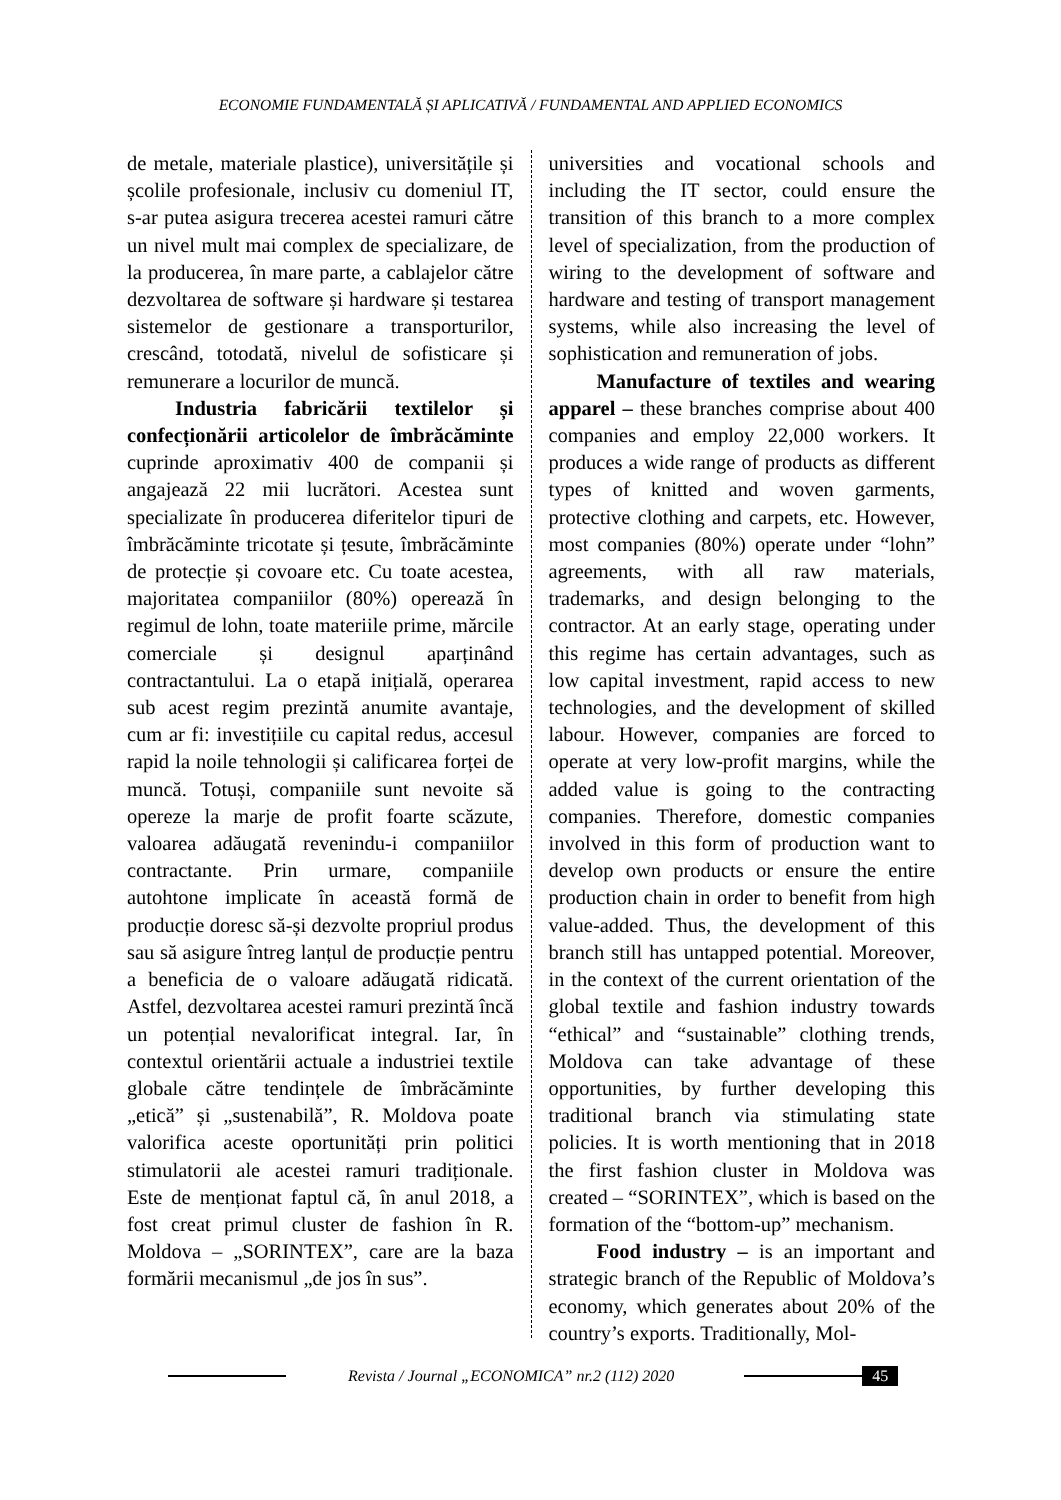ECONOMIE FUNDAMENTALĂ ȘI APLICATIVĂ / FUNDAMENTAL AND APPLIED ECONOMICS
de metale, materiale plastice), universitățile și școlile profesionale, inclusiv cu domeniul IT, s-ar putea asigura trecerea acestei ramuri către un nivel mult mai complex de specializare, de la producerea, în mare parte, a cablajelor către dezvoltarea de software și hardware și testarea sistemelor de gestionare a transporturilor, crescând, totodată, nivelul de sofisticare și remunerare a locurilor de muncă.
Industria fabricării textilelor și confecționării articolelor de îmbrăcăminte cuprinde aproximativ 400 de companii și angajează 22 mii lucrători. Acestea sunt specializate în producerea diferitelor tipuri de îmbrăcăminte tricotate și țesute, îmbrăcăminte de protecție și covoare etc. Cu toate acestea, majoritatea companiilor (80%) operează în regimul de lohn, toate materiile prime, mărcile comerciale și designul aparținând contractantului. La o etapă inițială, operarea sub acest regim prezintă anumite avantaje, cum ar fi: investițiile cu capital redus, accesul rapid la noile tehnologii și calificarea forței de muncă. Totuși, companiile sunt nevoite să opereze la marje de profit foarte scăzute, valoarea adăugată revenindu-i companiilor contractante. Prin urmare, companiile autohtone implicate în această formă de producție doresc să-și dezvolte propriul produs sau să asigure întreg lanțul de producție pentru a beneficia de o valoare adăugată ridicată. Astfel, dezvoltarea acestei ramuri prezintă încă un potențial nevalorificat integral. Iar, în contextul orientării actuale a industriei textile globale către tendințele de îmbrăcăminte „etică” și „sustenabilă”, R. Moldova poate valorifica aceste oportunități prin politici stimulatorii ale acestei ramuri tradiționale. Este de menționat faptul că, în anul 2018, a fost creat primul cluster de fashion în R. Moldova – „SORINTEX”, care are la baza formării mecanismul „de jos în sus”.
universities and vocational schools and including the IT sector, could ensure the transition of this branch to a more complex level of specialization, from the production of wiring to the development of software and hardware and testing of transport management systems, while also increasing the level of sophistication and remuneration of jobs.
Manufacture of textiles and wearing apparel – these branches comprise about 400 companies and employ 22,000 workers. It produces a wide range of products as different types of knitted and woven garments, protective clothing and carpets, etc. However, most companies (80%) operate under “lohn” agreements, with all raw materials, trademarks, and design belonging to the contractor. At an early stage, operating under this regime has certain advantages, such as low capital investment, rapid access to new technologies, and the development of skilled labour. However, companies are forced to operate at very low-profit margins, while the added value is going to the contracting companies. Therefore, domestic companies involved in this form of production want to develop own products or ensure the entire production chain in order to benefit from high value-added. Thus, the development of this branch still has untapped potential. Moreover, in the context of the current orientation of the global textile and fashion industry towards “ethical” and “sustainable” clothing trends, Moldova can take advantage of these opportunities, by further developing this traditional branch via stimulating state policies. It is worth mentioning that in 2018 the first fashion cluster in Moldova was created – “SORINTEX”, which is based on the formation of the “bottom-up” mechanism.
Food industry – is an important and strategic branch of the Republic of Moldova’s economy, which generates about 20% of the country’s exports. Traditionally, Mol-
Revista / Journal „ECONOMICA” nr.2 (112) 2020
45